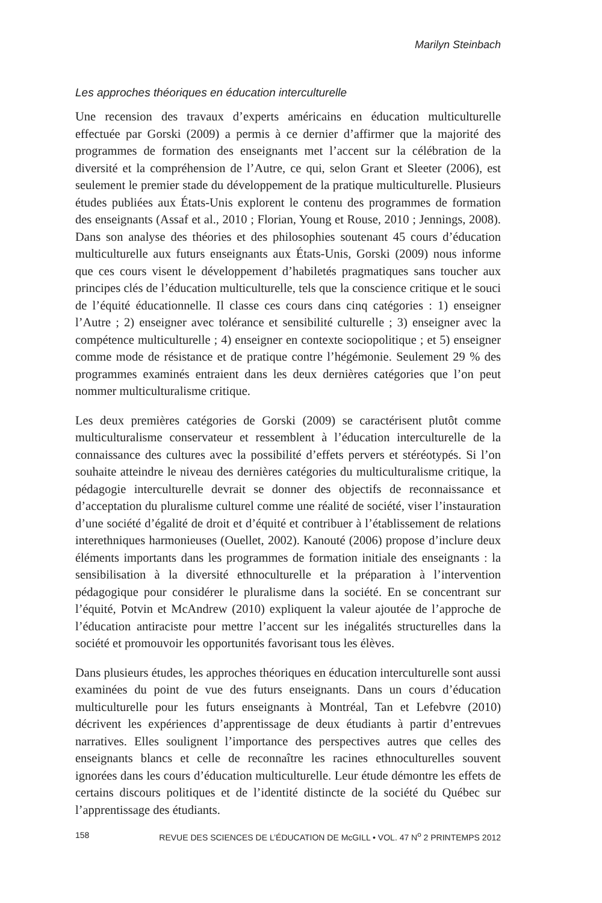Marilyn Steinbach
Les approches théoriques en éducation interculturelle
Une recension des travaux d’experts américains en éducation multiculturelle effectuée par Gorski (2009) a permis à ce dernier d’affirmer que la majorité des programmes de formation des enseignants met l’accent sur la célébration de la diversité et la compréhension de l’Autre, ce qui, selon Grant et Sleeter (2006), est seulement le premier stade du développement de la pratique multiculturelle. Plusieurs études publiées aux États-Unis explorent le contenu des programmes de formation des enseignants (Assaf et al., 2010 ; Florian, Young et Rouse, 2010 ; Jennings, 2008). Dans son analyse des théories et des philosophies soutenant 45 cours d’éducation multiculturelle aux futurs enseignants aux États-Unis, Gorski (2009) nous informe que ces cours visent le développement d’habiletés pragmatiques sans toucher aux principes clés de l’éducation multiculturelle, tels que la conscience critique et le souci de l’équité éducationnelle. Il classe ces cours dans cinq catégories : 1) enseigner l’Autre ; 2) enseigner avec tolérance et sensibilité culturelle ; 3) enseigner avec la compétence multiculturelle ; 4) enseigner en contexte sociopolitique ; et 5) enseigner comme mode de résistance et de pratique contre l’hégémonie. Seulement 29 % des programmes examinés entraient dans les deux dernières catégories que l’on peut nommer multiculturalisme critique.
Les deux premières catégories de Gorski (2009) se caractérisent plutôt comme multiculturalisme conservateur et ressemblent à l’éducation interculturelle de la connaissance des cultures avec la possibilité d’effets pervers et stéréotypés. Si l’on souhaite atteindre le niveau des dernières catégories du multiculturalisme critique, la pédagogie interculturelle devrait se donner des objectifs de reconnaissance et d’acceptation du pluralisme culturel comme une réalité de société, viser l’instauration d’une société d’égalité de droit et d’équité et contribuer à l’établissement de relations interethniques harmonieuses (Ouellet, 2002). Kanouté (2006) propose d’inclure deux éléments importants dans les programmes de formation initiale des enseignants : la sensibilisation à la diversité ethnoculturelle et la préparation à l’intervention pédagogique pour considérer le pluralisme dans la société. En se concentrant sur l’équité, Potvin et McAndrew (2010) expliquent la valeur ajoutée de l’approche de l’éducation antiraciste pour mettre l’accent sur les inégalités structurelles dans la société et promouvoir les opportunités favorisant tous les élèves.
Dans plusieurs études, les approches théoriques en éducation interculturelle sont aussi examinées du point de vue des futurs enseignants. Dans un cours d’éducation multiculturelle pour les futurs enseignants à Montréal, Tan et Lefebvre (2010) décrivent les expériences d’apprentissage de deux étudiants à partir d’entrevues narratives. Elles soulignent l’importance des perspectives autres que celles des enseignants blancs et celle de reconnaître les racines ethnoculturelles souvent ignorées dans les cours d’éducation multiculturelle. Leur étude démontre les effets de certains discours politiques et de l’identité distincte de la société du Québec sur l’apprentissage des étudiants.
158 REVUE DES SCIENCES DE L’ÉDUCATION DE McGILL • VOL. 47 N<sup>o</sup> 2 PRINTEMPS 2012